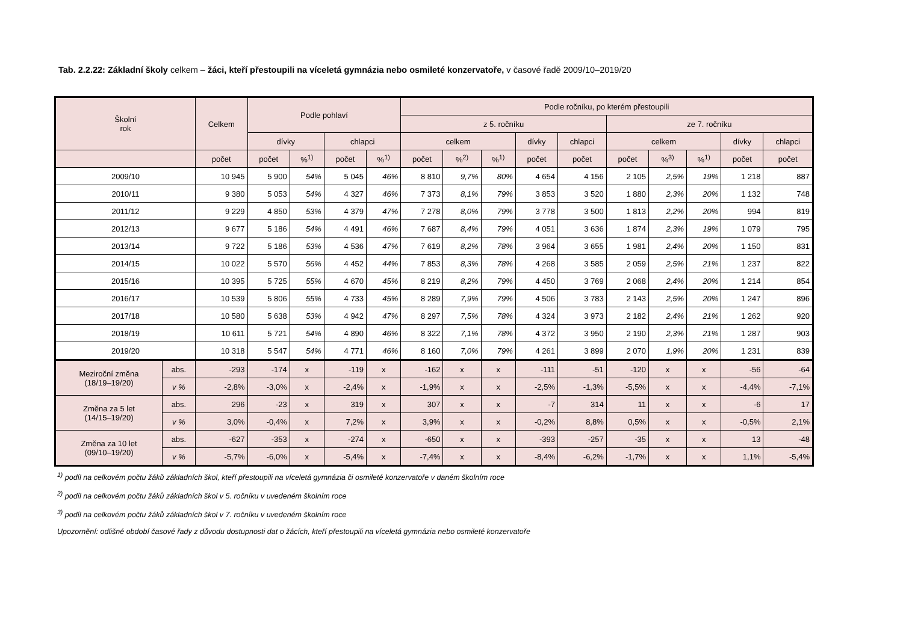Tab. 2.2.22: Základní školy celkem – žáci, kteří přestoupili na víceletá gymnázia nebo osmileté konzervatoře, v časové řadě 2009/10–2019/20
| Školní rok | | Celkem | Podle pohlaví | | | | Podle ročníku, po kterém přestoupili | | | | | | | | | |
| --- | --- | --- | --- | --- | --- | --- | --- | --- | --- | --- | --- | --- | --- | --- | --- | --- |
| | | | | | | | z 5. ročníku | | | | | ze 7. ročníku | | | | |
| | | | dívky | | chlapci | | celkem | | | dívky | chlapci | celkem | | | dívky | chlapci |
| | | počet | počet | %<sup>1)</sup> | počet | %<sup>1)</sup> | počet | %<sup>2)</sup> | %<sup>1)</sup> | počet | počet | počet | %<sup>3)</sup> | %<sup>1)</sup> | počet | počet |
| 2009/10 | | 10 945 | 5 900 | 54% | 5 045 | 46% | 8 810 | 9,7% | 80% | 4 654 | 4 156 | 2 105 | 2,5% | 19% | 1 218 | 887 |
| 2010/11 | | 9 380 | 5 053 | 54% | 4 327 | 46% | 7 373 | 8,1% | 79% | 3 853 | 3 520 | 1 880 | 2,3% | 20% | 1 132 | 748 |
| 2011/12 | | 9 229 | 4 850 | 53% | 4 379 | 47% | 7 278 | 8,0% | 79% | 3 778 | 3 500 | 1 813 | 2,2% | 20% | 994 | 819 |
| 2012/13 | | 9 677 | 5 186 | 54% | 4 491 | 46% | 7 687 | 8,4% | 79% | 4 051 | 3 636 | 1 874 | 2,3% | 19% | 1 079 | 795 |
| 2013/14 | | 9 722 | 5 186 | 53% | 4 536 | 47% | 7 619 | 8,2% | 78% | 3 964 | 3 655 | 1 981 | 2,4% | 20% | 1 150 | 831 |
| 2014/15 | | 10 022 | 5 570 | 56% | 4 452 | 44% | 7 853 | 8,3% | 78% | 4 268 | 3 585 | 2 059 | 2,5% | 21% | 1 237 | 822 |
| 2015/16 | | 10 395 | 5 725 | 55% | 4 670 | 45% | 8 219 | 8,2% | 79% | 4 450 | 3 769 | 2 068 | 2,4% | 20% | 1 214 | 854 |
| 2016/17 | | 10 539 | 5 806 | 55% | 4 733 | 45% | 8 289 | 7,9% | 79% | 4 506 | 3 783 | 2 143 | 2,5% | 20% | 1 247 | 896 |
| 2017/18 | | 10 580 | 5 638 | 53% | 4 942 | 47% | 8 297 | 7,5% | 78% | 4 324 | 3 973 | 2 182 | 2,4% | 21% | 1 262 | 920 |
| 2018/19 | | 10 611 | 5 721 | 54% | 4 890 | 46% | 8 322 | 7,1% | 78% | 4 372 | 3 950 | 2 190 | 2,3% | 21% | 1 287 | 903 |
| 2019/20 | | 10 318 | 5 547 | 54% | 4 771 | 46% | 8 160 | 7,0% | 79% | 4 261 | 3 899 | 2 070 | 1,9% | 20% | 1 231 | 839 |
| Meziroční změna (18/19–19/20) | abs. | -293 | -174 | x | -119 | x | -162 | x | x | -111 | -51 | -120 | x | x | -56 | -64 |
| | v % | -2,8% | -3,0% | x | -2,4% | x | -1,9% | x | x | -2,5% | -1,3% | -5,5% | x | x | -4,4% | -7,1% |
| Změna za 5 let (14/15–19/20) | abs. | 296 | -23 | x | 319 | x | 307 | x | x | -7 | 314 | 11 | x | x | -6 | 17 |
| | v % | 3,0% | -0,4% | x | 7,2% | x | 3,9% | x | x | -0,2% | 8,8% | 0,5% | x | x | -0,5% | 2,1% |
| Změna za 10 let (09/10–19/20) | abs. | -627 | -353 | x | -274 | x | -650 | x | x | -393 | -257 | -35 | x | x | 13 | -48 |
| | v % | -5,7% | -6,0% | x | -5,4% | x | -7,4% | x | x | -8,4% | -6,2% | -1,7% | x | x | 1,1% | -5,4% |
<sup>1)</sup> podíl na celkovém počtu žáků základních škol, kteří přestoupili na víceletá gymnázia či osmileté konzervatoře v daném školním roce
<sup>2)</sup> podíl na celkovém počtu žáků základních škol v 5. ročníku v uvedeném školním roce
<sup>3)</sup> podíl na celkovém počtu žáků základních škol v 7. ročníku v uvedeném školním roce
Upozornění: odlišné období časové řady z důvodu dostupnosti dat o žácích, kteří přestoupili na víceletá gymnázia nebo osmileté konzervatoře